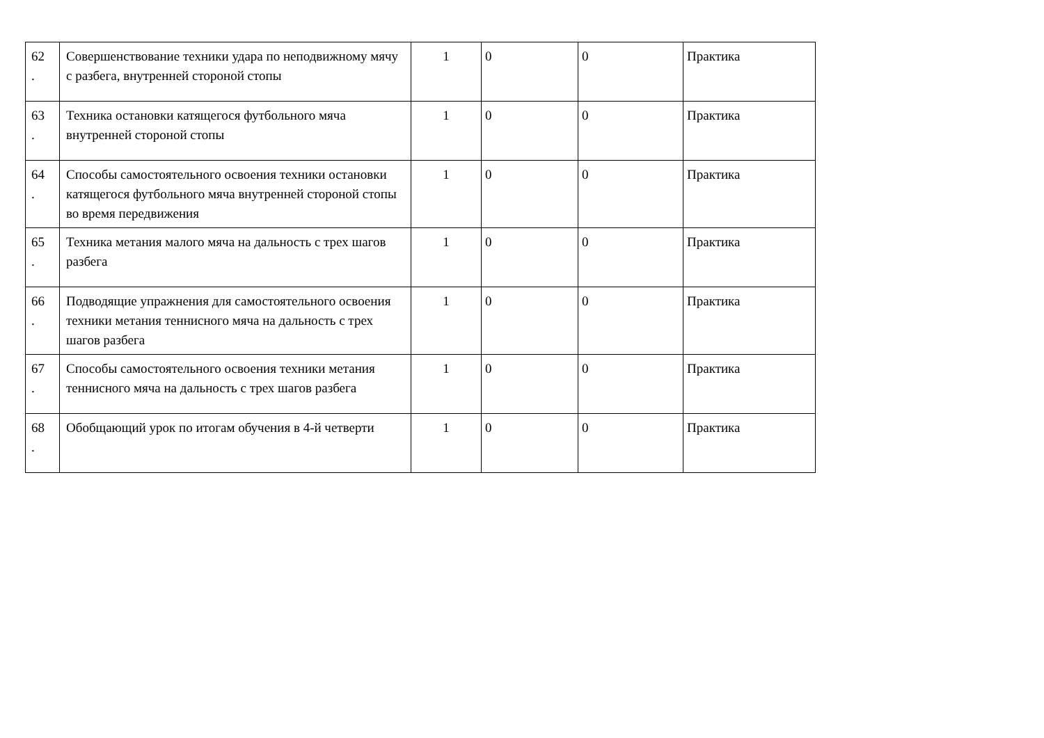| 62 . | Совершенствование техники удара по неподвижному мячу с разбега, внутренней стороной стопы | 1 | 0 | 0 | Практика |
| 63 . | Техника остановки катящегося футбольного мяча внутренней стороной стопы | 1 | 0 | 0 | Практика |
| 64 . | Способы самостоятельного освоения техники остановки катящегося футбольного мяча внутренней стороной стопы во время передвижения | 1 | 0 | 0 | Практика |
| 65 . | Техника метания малого мяча на дальность с трех шагов разбега | 1 | 0 | 0 | Практика |
| 66 . | Подводящие упражнения для самостоятельного освоения техники метания теннисного мяча на дальность с трех шагов разбега | 1 | 0 | 0 | Практика |
| 67 . | Способы самостоятельного освоения техники метания теннисного мяча на дальность с трех шагов разбега | 1 | 0 | 0 | Практика |
| 68 . | Обобщающий урок по итогам обучения в 4-й четверти | 1 | 0 | 0 | Практика |